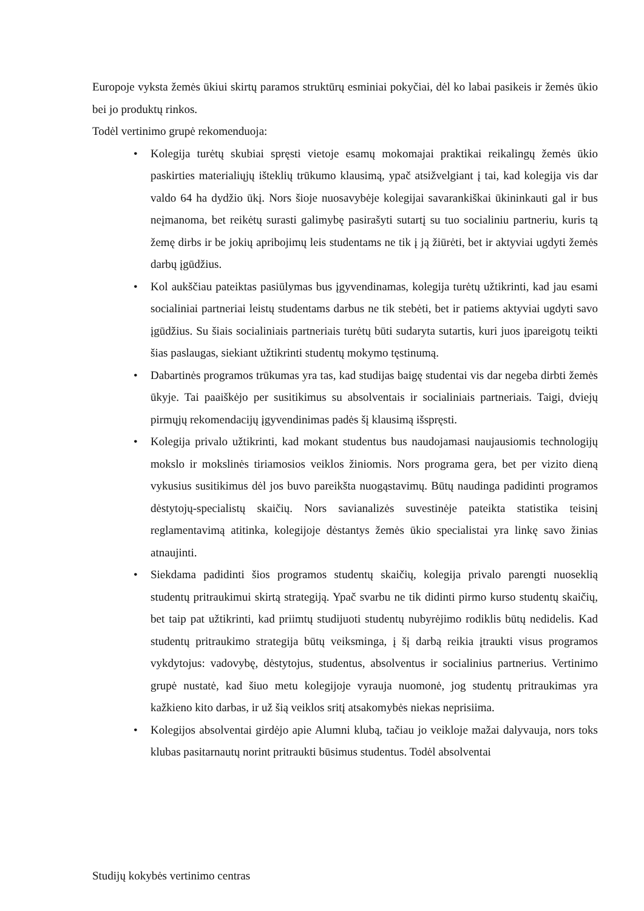Europoje vyksta žemės ūkiui skirtų paramos struktūrų esminiai pokyčiai, dėl ko labai pasikeis ir žemės ūkio bei jo produktų rinkos.
Todėl vertinimo grupė rekomenduoja:
• Kolegija turėtų skubiai spręsti vietoje esamų mokomajai praktikai reikalingų žemės ūkio paskirties materialiųjų išteklių trūkumo klausimą, ypač atsižvelgiant į tai, kad kolegija vis dar valdo 64 ha dydžio ūkį. Nors šioje nuosavybėje kolegijai savarankiškai ūkininkauti gal ir bus neįmanoma, bet reikėtų surasti galimybę pasirašyti sutartį su tuo socialiniu partneriu, kuris tą žemę dirbs ir be jokių apribojimų leis studentams ne tik į ją žiūrėti, bet ir aktyviai ugdyti žemės darbų įgūdžius.
• Kol aukščiau pateiktas pasiūlymas bus įgyvendinamas, kolegija turėtų užtikrinti, kad jau esami socialiniai partneriai leistų studentams darbus ne tik stebėti, bet ir patiems aktyviai ugdyti savo įgūdžius. Su šiais socialiniais partneriais turėtų būti sudaryta sutartis, kuri juos įpareigotų teikti šias paslaugas, siekiant užtikrinti studentų mokymo tęstinumą.
• Dabartinės programos trūkumas yra tas, kad studijas baigę studentai vis dar negeba dirbti žemės ūkyje. Tai paaiškėjo per susitikimus su absolventais ir socialiniais partneriais. Taigi, dviejų pirmųjų rekomendacijų įgyvendinimas padės šį klausimą išspręsti.
• Kolegija privalo užtikrinti, kad mokant studentus bus naudojamasi naujausiomis technologijų mokslo ir mokslinės tiriamosios veiklos žiniomis. Nors programa gera, bet per vizito dieną vykusius susitikimus dėl jos buvo pareikšta nuogąstavimų. Būtų naudinga padidinti programos dėstytojų-specialistų skaičių. Nors savianalizės suvestinėje pateikta statistika teisinį reglamentavimą atitinka, kolegijoje dėstantys žemės ūkio specialistai yra linkę savo žinias atnaujinti.
• Siekdama padidinti šios programos studentų skaičių, kolegija privalo parengti nuoseklią studentų pritraukimui skirtą strategiją. Ypač svarbu ne tik didinti pirmo kurso studentų skaičių, bet taip pat užtikrinti, kad priimtų studijuoti studentų nubyrėjimo rodiklis būtų nedidelis. Kad studentų pritraukimo strategija būtų veiksminga, į šį darbą reikia įtraukti visus programos vykdytojus: vadovybę, dėstytojus, studentus, absolventus ir socialinius partnerius. Vertinimo grupė nustatė, kad šiuo metu kolegijoje vyrauja nuomonė, jog studentų pritraukimas yra kažkieno kito darbas, ir už šią veiklos sritį atsakomybės niekas neprisiima.
• Kolegijos absolventai girdėjo apie Alumni klubą, tačiau jo veikloje mažai dalyvauja, nors toks klubas pasitarnautų norint pritraukti būsimus studentus. Todėl absolventai
Studijų kokybės vertinimo centras